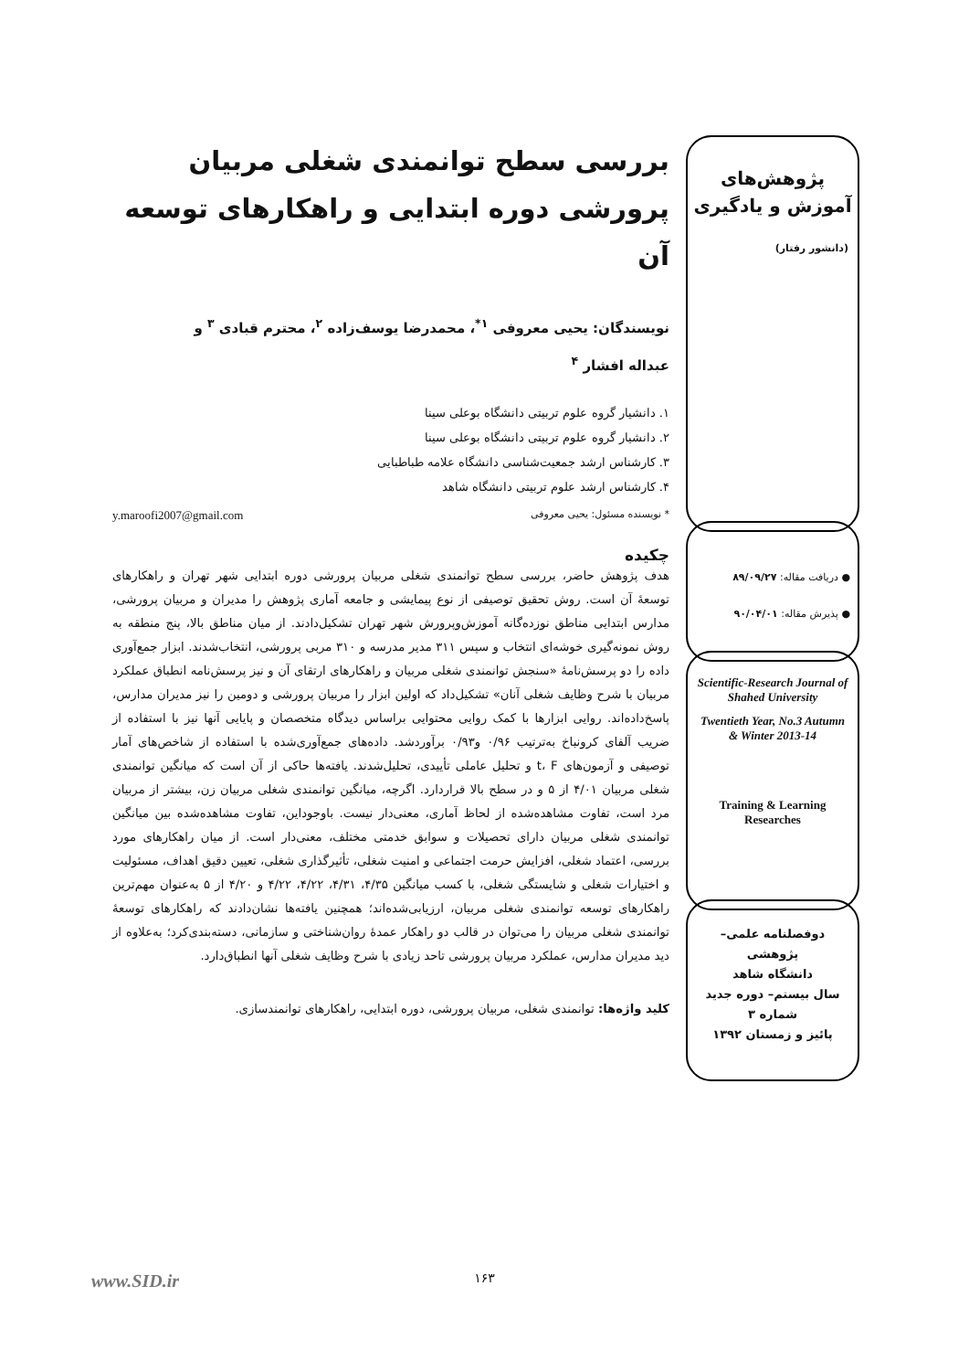پژوهش‌های
آموزش و یادگیری
(دانشور رفتار)
● دریافت مقاله: ۸۹/۰۹/۲۷
● پذیرش مقاله: ۹۰/۰۴/۰۱
Scientific-Research Journal of Shahed University
Twentieth Year, No.3 Autumn & Winter 2013-14
Training & Learning Researches
دوفصلنامه علمی– پژوهشی
دانشگاه شاهد
سال بیستم– دوره جدید
شماره ۳
پائیز و زمستان ۱۳۹۲
بررسی سطح توانمندی شغلی مربیان پرورشی دوره ابتدایی و راهکارهای توسعه آن
نویسندگان: یحیی معروفی <sup>۱*</sup>، محمدرضا یوسف‌زاده <sup>۲</sup>، محترم قبادی <sup>۳</sup> و
عبداله افشار <sup>۴</sup>
۱. دانشیار گروه علوم تربیتی دانشگاه بوعلی سینا
۲. دانشیار گروه علوم تربیتی دانشگاه بوعلی سینا
۳. کارشناس ارشد جمعیت‌شناسی دانشگاه علامه طباطبایی
۴. کارشناس ارشد علوم تربیتی دانشگاه شاهد
* نویسنده مسئول: یحیی معروفی y.maroofi2007@gmail.com
چکیده
هدف پژوهش حاضر، بررسی سطح توانمندی شغلی مربیان پرورشی دوره ابتدایی شهر تهران و راهکارهای توسعهٔ آن است. روش تحقیق توصیفی از نوع پیمایشی و جامعه آماری پژوهش را مدیران و مربیان پرورشی، مدارس ابتدایی مناطق نوزده‌گانه آموزش‌وپرورش شهر تهران تشکیل‌دادند. از میان مناطق بالا، پنج منطقه به روش نمونه‌گیری خوشه‌ای انتخاب و سپس ۳۱۱ مدیر مدرسه و ۳۱۰ مربی پرورشی، انتخاب‌شدند. ابزار جمع‌آوری داده را دو پرسش‌نامهٔ «سنجش توانمندی شغلی مربیان و راهکارهای ارتقای آن و نیز پرسش‌نامه انطباق عملکرد مربیان با شرح وظایف شغلی آنان» تشکیل‌داد که اولین ابزار را مربیان پرورشی و دومین را نیز مدیران مدارس، پاسخ‌داده‌اند. روایی ابزارها با کمک روایی محتوایی براساس دیدگاه متخصصان و پایایی آنها نیز با استفاده از ضریب آلفای کرونباخ به‌ترتیب ۰/۹۶ و۰/۹۳ برآوردشد. داده‌های جمع‌آوری‌شده با استفاده از شاخص‌های آمار توصیفی و آزمون‌های t، F و تحلیل عاملی تأییدی، تحلیل‌شدند. یافته‌ها حاکی از آن است که میانگین توانمندی شغلی مربیان ۴/۰۱ از ۵ و در سطح بالا قراردارد. اگرچه، میانگین توانمندی شغلی مربیان زن، بیشتر از مربیان مرد است، تفاوت مشاهده‌شده از لحاظ آماری، معنی‌دار نیست. باوجوداین، تفاوت مشاهده‌شده بین میانگین توانمندی شغلی مربیان دارای تحصیلات و سوابق خدمتی مختلف، معنی‌دار است. از میان راهکارهای مورد بررسی، اعتماد شغلی، افزایش حرمت اجتماعی و امنیت شغلی، تأثیرگذاری شغلی، تعیین دقیق اهداف، مسئولیت و اختیارات شغلی و شایستگی شغلی، با کسب میانگین ۴/۳۵، ۴/۳۱، ۴/۲۲، ۴/۲۲ و ۴/۲۰ از ۵ به‌عنوان مهم‌ترین راهکارهای توسعه توانمندی شغلی مربیان، ارزیابی‌شده‌اند؛ همچنین یافته‌ها نشان‌دادند که راهکارهای توسعهٔ توانمندی شغلی مربیان را می‌توان در قالب دو راهکار عمدهٔ روان‌شناختی و سازمانی، دسته‌بندی‌کرد؛ به‌علاوه از دید مدیران مدارس، عملکرد مربیان پرورشی تاحد زیادی با شرح وظایف شغلی آنها انطباق‌دارد.
کلید واژه‌ها: توانمندی شغلی، مربیان پرورشی، دوره ابتدایی، راهکارهای توانمندسازی.
۱۶۳ www.SID.ir